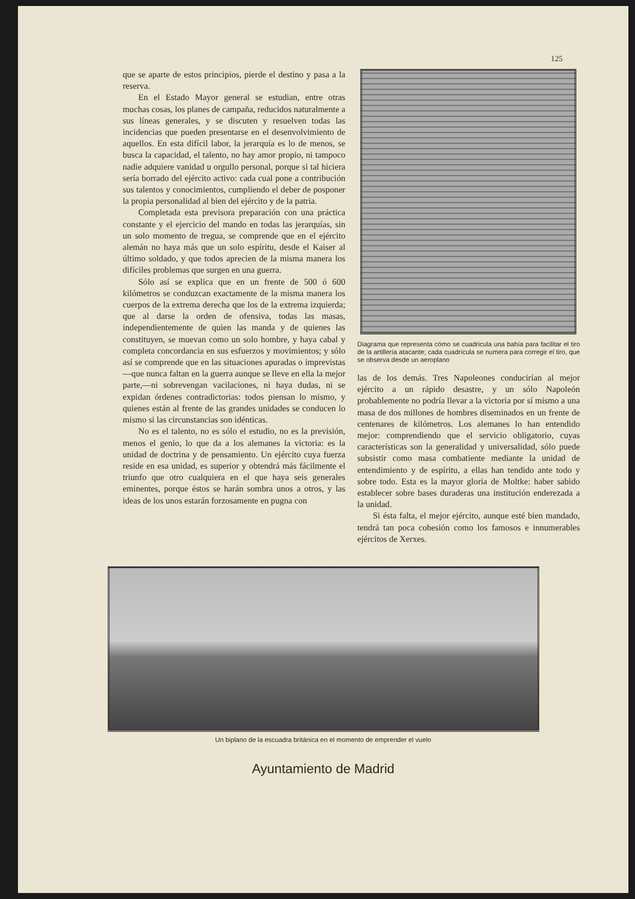125
que se aparte de estos principios, pierde el destino y pasa a la reserva.
En el Estado Mayor general se estudian, entre otras muchas cosas, los planes de campaña, reducidos naturalmente a sus líneas generales, y se discuten y resuelven todas las incidencias que pueden presentarse en el desenvolvimiento de aquellos. En esta difícil labor, la jerarquía es lo de menos, se busca la capacidad, el talento, no hay amor propio, ni tampoco nadie adquiere vanidad u orgullo personal, porque si tal hiciera sería borrado del ejército activo: cada cual pone a contribución sus talentos y conocimientos, cumpliendo el deber de posponer la propia personalidad al bien del ejército y de la patria.
Completada esta previsora preparación con una práctica constante y el ejercicio del mando en todas las jerarquías, sin un solo momento de tregua, se comprende que en el ejército alemán no haya más que un solo espíritu, desde el Kaiser al último soldado, y que todos aprecien de la misma manera los difíciles problemas que surgen en una guerra.
Sólo así se explica que en un frente de 500 ó 600 kilómetros se conduzcan exactamente de la misma manera los cuerpos de la extrema derecha que los de la extrema izquierda; que al darse la orden de ofensiva, todas las masas, independientemente de quien las manda y de quienes las constituyen, se muevan como un solo hombre, y haya cabal y completa concordancia en sus esfuerzos y movimientos; y sólo así se comprende que en las situaciones apuradas o imprevistas—que nunca faltan en la guerra aunque se lleve en ella la mejor parte,—ni sobrevengan vacilaciones, ni haya dudas, ni se expidan órdenes contradictorias: todos piensan lo mismo, y quienes están al frente de las grandes unidades se conducen lo mismo si las circunstancias son idénticas.
No es el talento, no es sólo el estudio, no es la previsión, menos el genio, lo que da a los alemanes la victoria: es la unidad de doctrina y de pensamiento. Un ejército cuya fuerza reside en esa unidad, es superior y obtendrá más fácilmente el triunfo que otro cualquiera en el que haya seis generales eminentes, porque éstos se harán sombra unos a otros, y las ideas de los unos estarán forzosamente en pugna con
Diagrama que representa cómo se cuadricula una bahía para facilitar el tiro de la artillería atacante; cada cuadrícula se numera para corregir el tiro, que se observa desde un aeroplano
las de los demás. Tres Napoleones conducirían al mejor ejército a un rápido desastre, y un sólo Napoleón probablemente no podría llevar a la victoria por sí mismo a una masa de dos millones de hombres diseminados en un frente de centenares de kilómetros. Los alemanes lo han entendido mejor: comprendiendo que el servicio obligatorio, cuyas características son la generalidad y universalidad, sólo puede subsistir como masa combatiente mediante la unidad de entendimiento y de espíritu, a ellas han tendido ante todo y sobre todo. Esta es la mayor gloria de Moltke: haber sabido establecer sobre bases duraderas una institución enderezada a la unidad.
Si ésta falta, el mejor ejército, aunque esté bien mandado, tendrá tan poca cohesión como los famosos e innumerables ejércitos de Xerxes.
Un biplano de la escuadra británica en el momento de emprender el vuelo
Ayuntamiento de Madrid